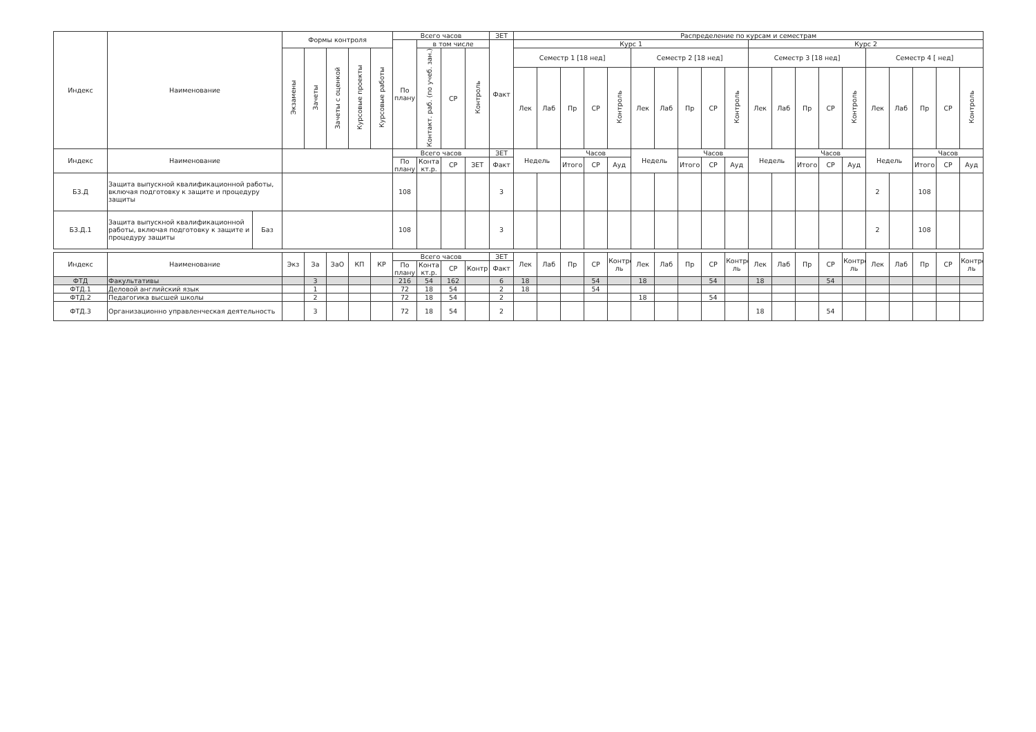| Индекс | Наименование | | Формы контроля | | | | | Всего часов | | | | ЗЕТ | Распределение по курсам и семестрам | | | | | | | | | | | | | | | | | | | |
| --- | --- | --- | --- | --- | --- | --- | --- | --- | --- | --- | --- | --- | --- | --- | --- | --- | --- | --- | --- | --- | --- | --- | --- | --- | --- | --- | --- | --- | --- | --- | --- | --- |
| | | | | | | | | По плану | в том числе | | | Факт | Курс 1 | | | | | | | | | | Курс 2 | | | | | | | | | |
| | | | Экзамены | Зачеты | Зачеты с оценкой | Курсовые проекты | Курсовые работы | | Контакт. раб. (по учеб. зан.) | СР | Контроль | | Семестр 1 [18 нед] | | | | | Семестр 2 [18 нед] | | | | | Семестр 3 [18 нед] | | | | | Семестр 4 [ нед] | | | | |
| | | | | | | | | | | | | | Лек | Лаб | Пр | СР | Контроль | Лек | Лаб | Пр | СР | Контроль | Лек | Лаб | Пр | СР | Контроль | Лек | Лаб | Пр | СР | Контроль |
| Индекс | Наименование | | | | | | | Всего часов | | | | ЗЕТ | Недель | | Часов | | | Недель | | Часов | | | Недель | | Часов | | | Недель | | Часов | | |
| | | | | | | | | По плану | Конта кт.р. | СР | ЗЕТ | Факт | | | Итого | СР | Ауд | | | Итого | СР | Ауд | | | Итого | СР | Ауд | | | Итого | СР | Ауд |
| Б3.Д | Защита выпускной квалификационной работы, включая подготовку к защите и процедуру защиты | | | | | | | 108 | | | | 3 | | | | | | | | | | | | | | | | 2 | | 108 | | |
| Б3.Д.1 | Защита выпускной квалификационной работы, включая подготовку к защите и процедуру защиты | Баз | | | | | | 108 | | | | 3 | | | | | | | | | | | | | | | | 2 | | 108 | | |
| Индекс | Наименование | | Экз | За | ЗаО | КП | КР | Всего часов | | | | ЗЕТ | Лек | Лаб | Пр | СР | Контро ль | Лек | Лаб | Пр | СР | Контро ль | Лек | Лаб | Пр | СР | Контро ль | Лек | Лаб | Пр | СР | Контро ль |
| | | | | | | | | По плану | Конта кт.р. | СР | Контр | Факт | | | | | | | | | | | | | | | | | | | | |
| ФТД | Факультативы | | | 3 | | | | 216 | 54 | 162 | | 6 | 18 | | | 54 | | 18 | | | 54 | | 18 | | | 54 | | | | | | |
| ФТД.1 | Деловой английский язык | | | 1 | | | | 72 | 18 | 54 | | 2 | 18 | | | 54 | | | | | | | | | | | | | | | | |
| ФТД.2 | Педагогика высшей школы | | | 2 | | | | 72 | 18 | 54 | | 2 | | | | | | 18 | | | 54 | | | | | | | | | | | |
| ФТД.3 | Организационно управленческая деятельность | | | 3 | | | | 72 | 18 | 54 | | 2 | | | | | | | | | | | 18 | | | 54 | | | | | | |